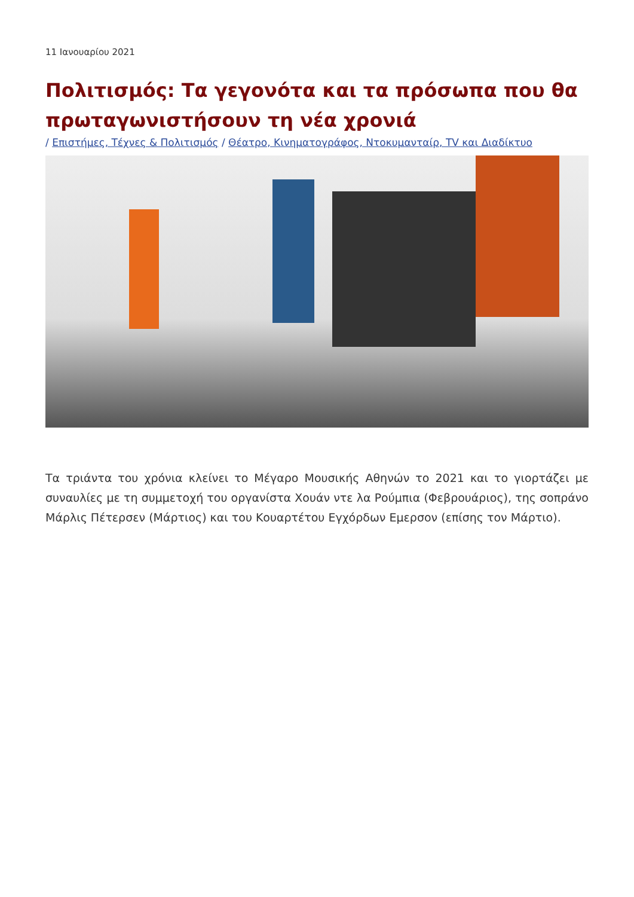11 Ιανουαρίου 2021
Πολιτισμός: Τα γεγονότα και τα πρόσωπα που θα πρωταγωνιστήσουν τη νέα χρονιά
/ Επιστήμες, Τέχνες & Πολιτισμός / Θέατρο, Κινηματογράφος, Ντοκυμανταίρ, TV και Διαδίκτυο
Τα τριάντα του χρόνια κλείνει το Μέγαρο Μουσικής Αθηνών το 2021 και το γιορτάζει με συναυλίες με τη συμμετοχή του οργανίστα Χουάν ντε λα Ρούμπια (Φεβρουάριος), της σοπράνο Μάρλις Πέτερσεν (Μάρτιος) και του Κουαρτέτου Εγχόρδων Εμερσον (επίσης τον Μάρτιο).